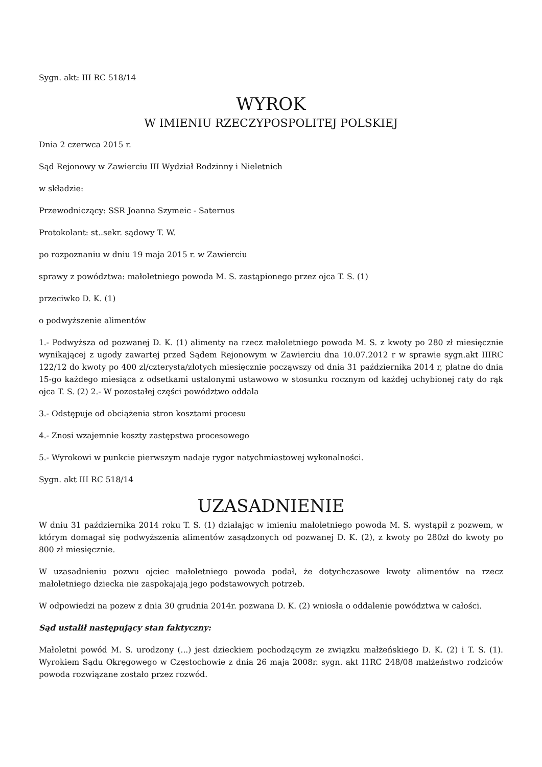Sygn. akt: III RC 518/14
WYROK
W IMIENIU RZECZYPOSPOLITEJ POLSKIEJ
Dnia 2 czerwca 2015 r.
Sąd Rejonowy w Zawierciu III Wydział Rodzinny i Nieletnich
w składzie:
Przewodniczący: SSR Joanna Szymeic - Saternus
Protokolant: st..sekr. sądowy T. W.
po rozpoznaniu w dniu 19 maja 2015 r. w Zawierciu
sprawy z powództwa: małoletniego powoda M. S. zastąpionego przez ojca T. S. (1)
przeciwko D. K. (1)
o podwyższenie alimentów
1.- Podwyższa od pozwanej D. K. (1) alimenty na rzecz małoletniego powoda M. S. z kwoty po 280 zł miesięcznie wynikającej z ugody zawartej przed Sądem Rejonowym w Zawierciu dna 10.07.2012 r w sprawie sygn.akt IIIRC 122/12 do kwoty po 400 zl/czterysta/złotych miesięcznie począwszy od dnia 31 października 2014 r, płatne do dnia 15-go każdego miesiąca z odsetkami ustalonymi ustawowo w stosunku rocznym od każdej uchybionej raty do rąk ojca T. S. (2) 2.- W pozostałej części powództwo oddala
3.- Odstępuje od obciążenia stron kosztami procesu
4.- Znosi wzajemnie koszty zastępstwa procesowego
5.- Wyrokowi w punkcie pierwszym nadaje rygor natychmiastowej wykonalności.
Sygn. akt III RC 518/14
UZASADNIENIE
W dniu 31 października 2014 roku T. S. (1) działając w imieniu małoletniego powoda M. S. wystąpił z pozwem, w którym domagał się podwyższenia alimentów zasądzonych od pozwanej D. K. (2), z kwoty po 280zł do kwoty po 800 zł miesięcznie.
W uzasadnieniu pozwu ojciec małoletniego powoda podał, że dotychczasowe kwoty alimentów na rzecz małoletniego dziecka nie zaspokajają jego podstawowych potrzeb.
W odpowiedzi na pozew z dnia 30 grudnia 2014r. pozwana D. K. (2) wniosła o oddalenie powództwa w całości.
Sąd ustalił następujący stan faktyczny:
Małoletni powód M. S. urodzony (...) jest dzieckiem pochodzącym ze związku małżeńskiego D. K. (2) i T. S. (1). Wyrokiem Sądu Okręgowego w Częstochowie z dnia 26 maja 2008r. sygn. akt I1RC 248/08 małżeństwo rodziców powoda rozwiązane zostało przez rozwód.